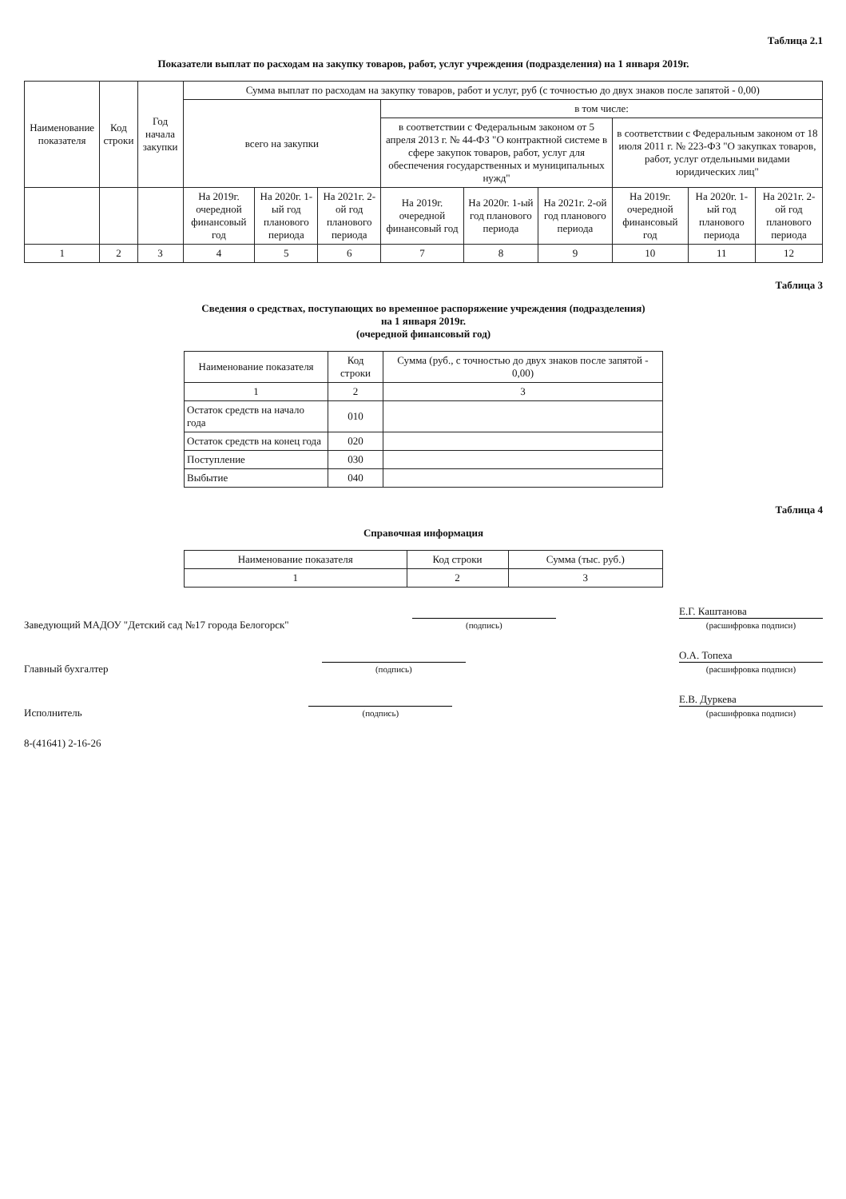Таблица 2.1
Показатели выплат по расходам на закупку товаров, работ, услуг учреждения (подразделения) на 1 января 2019г.
| Наименование показателя | Код строки | Год начала закупки | Сумма выплат по расходам на закупку товаров, работ и услуг, руб (с точностью до двух знаков после запятой - 0,00) | | | | | | | | |
| --- | --- | --- | --- | --- | --- | --- | --- | --- | --- | --- | --- |
| | | | всего на закупки | | | в том числе: | | | | | |
| | | | | | | в соответствии с Федеральным законом от 5 апреля 2013 г. № 44-ФЗ "О контрактной системе в сфере закупок товаров, работ, услуг для обеспечения государственных и муниципальных нужд" | | | в соответствии с Федеральным законом от 18 июля 2011 г. № 223-ФЗ "О закупках товаров, работ, услуг отдельными видами юридических лиц" | | |
| | | | На 2019г. очередной финансовый год | На 2020г. 1-ый год планового периода | На 2021г. 2-ой год планового периода | На 2019г. очередной финансовый год | На 2020г. 1-ый год планового периода | На 2021г. 2-ой год планового периода | На 2019г. очередной финансовый год | На 2020г. 1-ый год планового периода | На 2021г. 2-ой год планового периода |
| 1 | 2 | 3 | 4 | 5 | 6 | 7 | 8 | 9 | 10 | 11 | 12 |
Таблица 3
Сведения о средствах, поступающих во временное распоряжение учреждения (подразделения)
на 1 января 2019г.
(очередной финансовый год)
| Наименование показателя | Код строки | Сумма (руб., с точностью до двух знаков после запятой - 0,00) |
| --- | --- | --- |
| 1 | 2 | 3 |
| Остаток средств на начало года | 010 | |
| Остаток средств на конец года | 020 | |
| Поступление | 030 | |
| Выбытие | 040 | |
Таблица 4
Справочная информация
| Наименование показателя | Код строки | Сумма (тыс. руб.) |
| --- | --- | --- |
| 1 | 2 | 3 |
Заведующий МАДОУ "Детский сад №17 города Белогорск"
(подпись)
Е.Г. Каштанова
(расшифровка подписи)
Главный бухгалтер
(подпись)
О.А. Топеха
(расшифровка подписи)
Исполнитель
(подпись)
Е.В. Дуркева
(расшифровка подписи)
8-(41641) 2-16-26